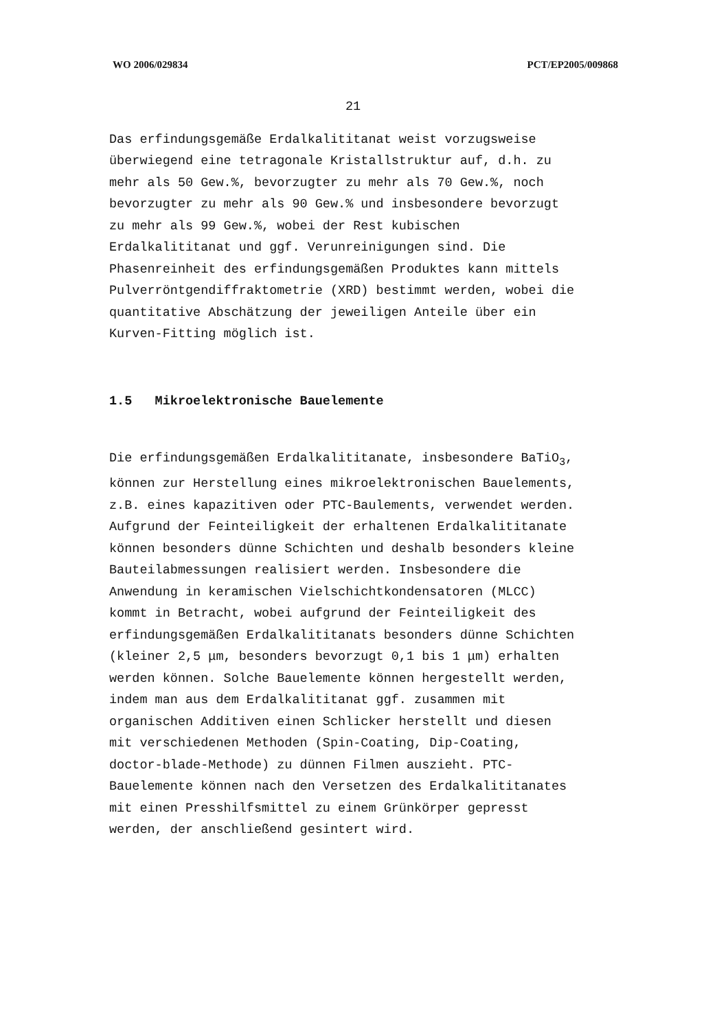WO 2006/029834 PCT/EP2005/009868
21
Das erfindungsgemäße Erdalkalititanat weist vorzugsweise
überwiegend eine tetragonale Kristallstruktur auf, d.h. zu
mehr als 50 Gew.%, bevorzugter zu mehr als 70 Gew.%, noch
bevorzugter zu mehr als 90 Gew.% und insbesondere bevorzugt
zu mehr als 99 Gew.%, wobei der Rest kubischen
Erdalkalititanat und ggf. Verunreinigungen sind. Die
Phasenreinheit des erfindungsgemäßen Produktes kann mittels
Pulverröntgendiffraktometrie (XRD) bestimmt werden, wobei die
quantitative Abschätzung der jeweiligen Anteile über ein
Kurven-Fitting möglich ist.
1.5 Mikroelektronische Bauelemente
Die erfindungsgemäßen Erdalkalititanate, insbesondere BaTiO<sub>3</sub>,
können zur Herstellung eines mikroelektronischen Bauelements,
z.B. eines kapazitiven oder PTC-Baulements, verwendet werden.
Aufgrund der Feinteiligkeit der erhaltenen Erdalkalititanate
können besonders dünne Schichten und deshalb besonders kleine
Bauteilabmessungen realisiert werden. Insbesondere die
Anwendung in keramischen Vielschichtkondensatoren (MLCC)
kommt in Betracht, wobei aufgrund der Feinteiligkeit des
erfindungsgemäßen Erdalkalititanats besonders dünne Schichten
(kleiner 2,5 μm, besonders bevorzugt 0,1 bis 1 μm) erhalten
werden können. Solche Bauelemente können hergestellt werden,
indem man aus dem Erdalkalititanat ggf. zusammen mit
organischen Additiven einen Schlicker herstellt und diesen
mit verschiedenen Methoden (Spin-Coating, Dip-Coating,
doctor-blade-Methode) zu dünnen Filmen auszieht. PTC-
Bauelemente können nach den Versetzen des Erdalkalititanates
mit einen Presshilfsmittel zu einem Grünkörper gepresst
werden, der anschließend gesintert wird.